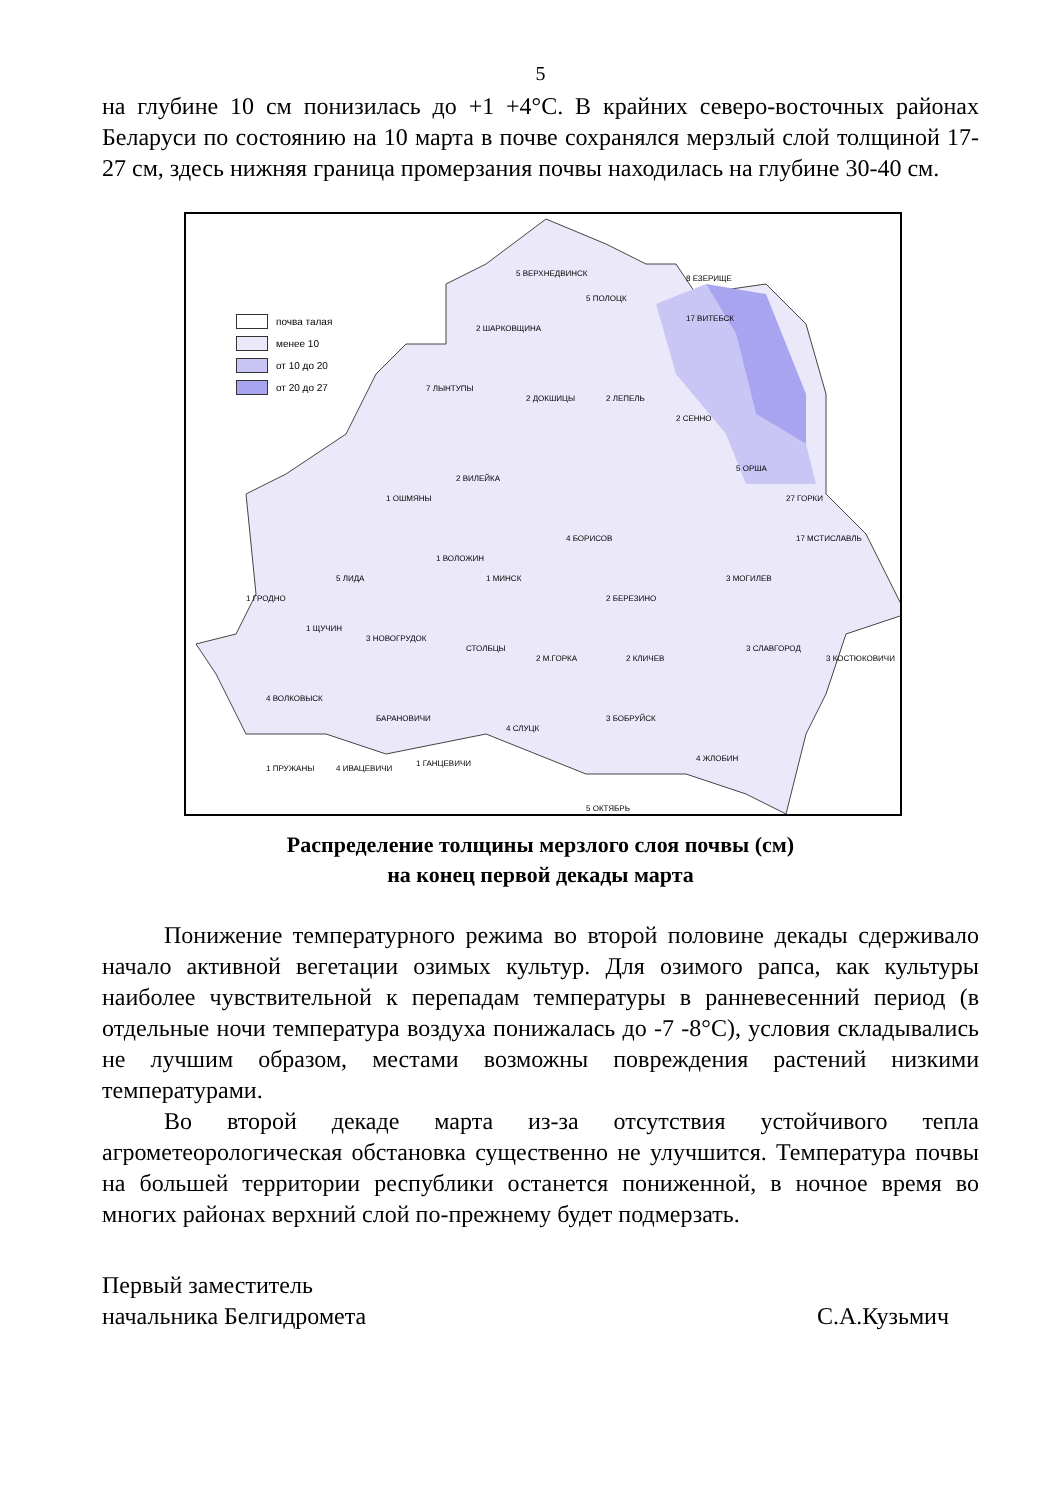5
на глубине 10 см понизилась до +1 +4°С. В крайних северо-восточных районах Беларуси по состоянию на 10 марта в почве сохранялся мерзлый слой толщиной 17-27 см, здесь нижняя граница промерзания почвы находилась на глубине 30-40 см.
почва талая
менее 10
от 10 до 20
от 20 до 27
8 ЕЗЕРИЩЕ
17 ВИТЕБСК
5 ВЕРХНЕДВИНСК
5 ПОЛОЦК
2 ШАРКОВЩИНА
7 ЛЫНТУПЫ
2 ДОКШИЦЫ 2 ЛЕПЕЛЬ
2 СЕННО
5 ОРША
27 ГОРКИ
17 МСТИСЛАВЛЬ
1 ОШМЯНЫ
2 ВИЛЕЙКА
1 ВОЛОЖИН
4 БОРИСОВ
1 МИНСК
2 БЕРЕЗИНО
3 МОГИЛЕВ
1 ГРОДНО
5 ЛИДА
1 ЩУЧИН
3 НОВОГРУДОК
СТОЛБЦЫ
2 М.ГОРКА 2 КЛИЧЕВ
3 СЛАВГОРОД
3 КОСТЮКОВИЧИ
4 ВОЛКОВЫСК
БАРАНОВИЧИ
4 СЛУЦК
3 БОБРУЙСК
4 ЖЛОБИН
1 ПРУЖАНЫ 4 ИВАЦЕВИЧИ
1 ГАНЦЕВИЧИ
5 ОКТЯБРЬ
Распределение толщины мерзлого слоя почвы (см)
на конец первой декады марта
Понижение температурного режима во второй половине декады сдерживало начало активной вегетации озимых культур. Для озимого рапса, как культуры наиболее чувствительной к перепадам температуры в ранневесенний период (в отдельные ночи температура воздуха понижалась до -7 -8°С), условия складывались не лучшим образом, местами возможны повреждения растений низкими температурами.
Во второй декаде марта из-за отсутствия устойчивого тепла агрометеорологическая обстановка существенно не улучшится. Температура почвы на большей территории республики останется пониженной, в ночное время во многих районах верхний слой по-прежнему будет подмерзать.
Первый заместитель
начальника Белгидромета
С.А.Кузьмич